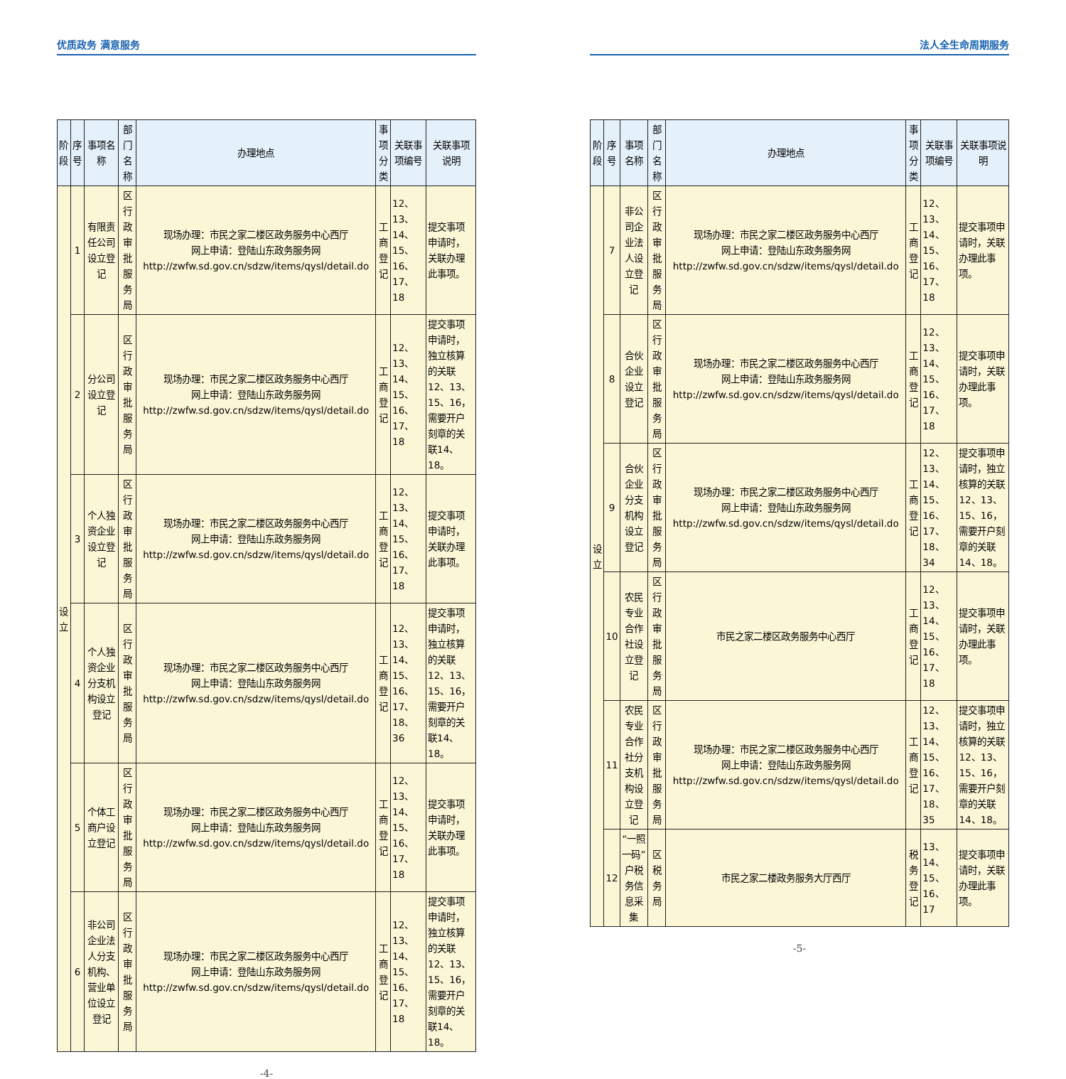优质政务 满意服务
| 阶段 | 序号 | 事项名称 | 部门名称 | 办理地点 | 事项分类 | 关联事项编号 | 关联事项说明 |
| --- | --- | --- | --- | --- | --- | --- | --- |
| 设立 | 1 | 有限责任公司设立登记 | 区行政审批服务局 | 现场办理：市民之家二楼区政务服务中心西厅 网上申请：登陆山东政务服务网 http://zwfw.sd.gov.cn/sdzw/items/qysl/detail.do | 工商登记 | 12、13、14、15、16、17、18 | 提交事项申请时，关联办理此事项。 |
| | 2 | 分公司设立登记 | 区行政审批服务局 | 现场办理：市民之家二楼区政务服务中心西厅 网上申请：登陆山东政务服务网 http://zwfw.sd.gov.cn/sdzw/items/qysl/detail.do | 工商登记 | 12、13、14、15、16、17、18 | 提交事项申请时，独立核算的关联12、13、15、16，需要开户刻章的关联14、18。 |
| | 3 | 个人独资企业设立登记 | 区行政审批服务局 | 现场办理：市民之家二楼区政务服务中心西厅 网上申请：登陆山东政务服务网 http://zwfw.sd.gov.cn/sdzw/items/qysl/detail.do | 工商登记 | 12、13、14、15、16、17、18 | 提交事项申请时，关联办理此事项。 |
| | 4 | 个人独资企业分支机构设立登记 | 区行政审批服务局 | 现场办理：市民之家二楼区政务服务中心西厅 网上申请：登陆山东政务服务网 http://zwfw.sd.gov.cn/sdzw/items/qysl/detail.do | 工商登记 | 12、13、14、15、16、17、18、36 | 提交事项申请时，独立核算的关联12、13、15、16，需要开户刻章的关联14、18。 |
| | 5 | 个体工商户设立登记 | 区行政审批服务局 | 现场办理：市民之家二楼区政务服务中心西厅 网上申请：登陆山东政务服务网 http://zwfw.sd.gov.cn/sdzw/items/qysl/detail.do | 工商登记 | 12、13、14、15、16、17、18 | 提交事项申请时，关联办理此事项。 |
| | 6 | 非公司企业法人分支机构、营业单位设立登记 | 区行政审批服务局 | 现场办理：市民之家二楼区政务服务中心西厅 网上申请：登陆山东政务服务网 http://zwfw.sd.gov.cn/sdzw/items/qysl/detail.do | 工商登记 | 12、13、14、15、16、17、18 | 提交事项申请时，独立核算的关联12、13、15、16，需要开户刻章的关联14、18。 |
-4-
法人全生命周期服务
| 阶段 | 序号 | 事项名称 | 部门名称 | 办理地点 | 事项分类 | 关联事项编号 | 关联事项说明 |
| --- | --- | --- | --- | --- | --- | --- | --- |
| 设立 | 7 | 非公司企业法人设立登记 | 区行政审批服务局 | 现场办理：市民之家二楼区政务服务中心西厅 网上申请：登陆山东政务服务网 http://zwfw.sd.gov.cn/sdzw/items/qysl/detail.do | 工商登记 | 12、13、14、15、16、17、18 | 提交事项申请时，关联办理此事项。 |
| | 8 | 合伙企业设立登记 | 区行政审批服务局 | 现场办理：市民之家二楼区政务服务中心西厅 网上申请：登陆山东政务服务网 http://zwfw.sd.gov.cn/sdzw/items/qysl/detail.do | 工商登记 | 12、13、14、15、16、17、18 | 提交事项申请时，关联办理此事项。 |
| | 9 | 合伙企业分支机构设立登记 | 区行政审批服务局 | 现场办理：市民之家二楼区政务服务中心西厅 网上申请：登陆山东政务服务网 http://zwfw.sd.gov.cn/sdzw/items/qysl/detail.do | 工商登记 | 12、13、14、15、16、17、18、34 | 提交事项申请时，独立核算的关联12、13、15、16，需要开户刻章的关联14、18。 |
| | 10 | 农民专业合作社设立登记 | 区行政审批服务局 | 市民之家二楼区政务服务中心西厅 | 工商登记 | 12、13、14、15、16、17、18 | 提交事项申请时，关联办理此事项。 |
| | 11 | 农民专业合作社分支机构设立登记 | 区行政审批服务局 | 现场办理：市民之家二楼区政务服务中心西厅 网上申请：登陆山东政务服务网 http://zwfw.sd.gov.cn/sdzw/items/qysl/detail.do | 工商登记 | 12、13、14、15、16、17、18、35 | 提交事项申请时，独立核算的关联12、13、15、16，需要开户刻章的关联14、18。 |
| | 12 | “一照一码”户税务信息采集 | 区税务局 | 市民之家二楼政务服务大厅西厅 | 税务登记 | 13、14、15、16、17 | 提交事项申请时，关联办理此事项。 |
-5-